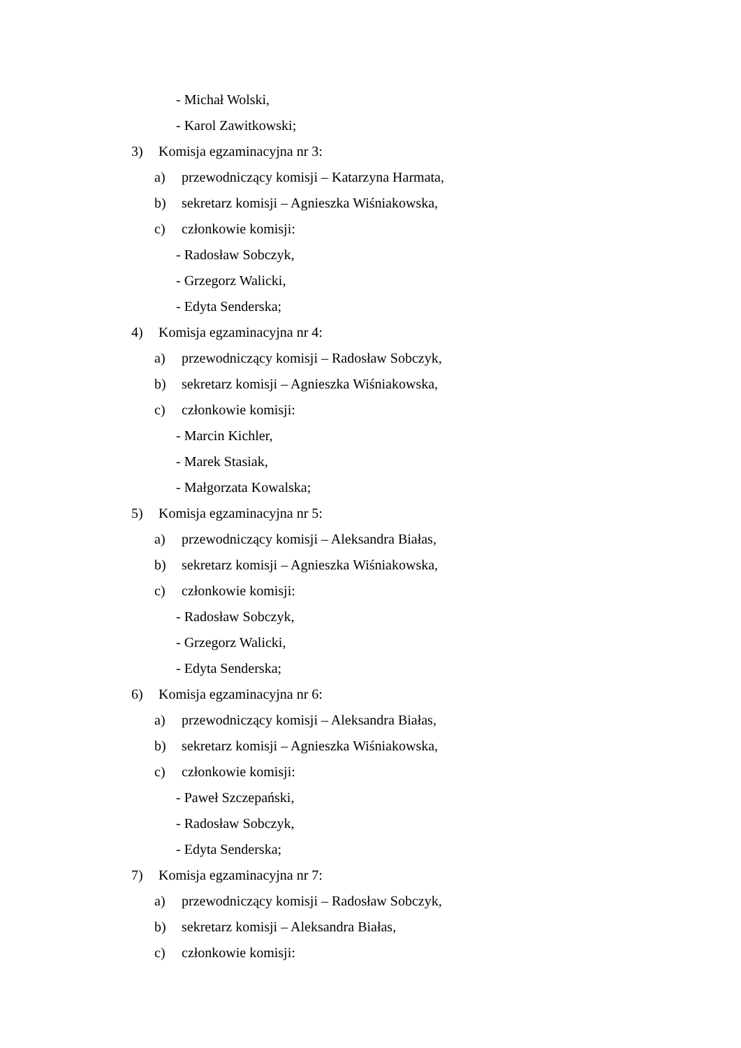- Michał Wolski,
- Karol Zawitkowski;
3) Komisja egzaminacyjna nr 3:
a) przewodniczący komisji – Katarzyna Harmata,
b) sekretarz komisji – Agnieszka Wiśniakowska,
c) członkowie komisji:
- Radosław Sobczyk,
- Grzegorz Walicki,
- Edyta Senderska;
4) Komisja egzaminacyjna nr 4:
a) przewodniczący komisji – Radosław Sobczyk,
b) sekretarz komisji – Agnieszka Wiśniakowska,
c) członkowie komisji:
- Marcin Kichler,
- Marek Stasiak,
- Małgorzata Kowalska;
5) Komisja egzaminacyjna nr 5:
a) przewodniczący komisji – Aleksandra Białas,
b) sekretarz komisji – Agnieszka Wiśniakowska,
c) członkowie komisji:
- Radosław Sobczyk,
- Grzegorz Walicki,
- Edyta Senderska;
6) Komisja egzaminacyjna nr 6:
a) przewodniczący komisji – Aleksandra Białas,
b) sekretarz komisji – Agnieszka Wiśniakowska,
c) członkowie komisji:
- Paweł Szczepański,
- Radosław Sobczyk,
- Edyta Senderska;
7) Komisja egzaminacyjna nr 7:
a) przewodniczący komisji – Radosław Sobczyk,
b) sekretarz komisji – Aleksandra Białas,
c) członkowie komisji: